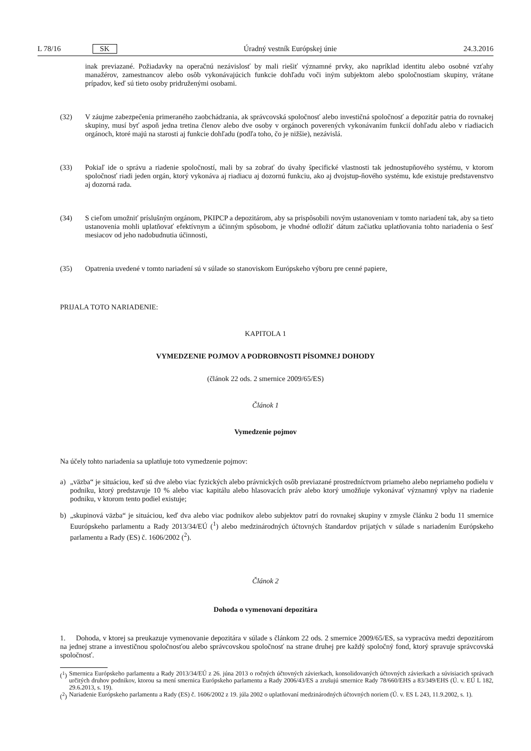L 78/16 SK Úradný vestník Európskej únie 24.3.2016
inak previazané. Požiadavky na operačnú nezávislosť by mali riešiť významné prvky, ako napríklad identitu alebo osobné vzťahy manažérov, zamestnancov alebo osôb vykonávajúcich funkcie dohľadu voči iným subjektom alebo spoločnostiam skupiny, vrátane prípadov, keď sú tieto osoby pridruženými osobami.
(32) V záujme zabezpečenia primeraného zaobchádzania, ak správcovská spoločnosť alebo investičná spoločnosť a depozitár patria do rovnakej skupiny, musí byť aspoň jedna tretina členov alebo dve osoby v orgánoch poverených vykonávaním funkcií dohľadu alebo v riadiacich orgánoch, ktoré majú na starosti aj funkcie dohľadu (podľa toho, čo je nižšie), nezávislá.
(33) Pokiaľ ide o správu a riadenie spoločností, mali by sa zobrať do úvahy špecifické vlastnosti tak jednostupňového systému, v ktorom spoločnosť riadi jeden orgán, ktorý vykonáva aj riadiacu aj dozornú funkciu, ako aj dvojstup-ňového systému, kde existuje predstavenstvo aj dozorná rada.
(34) S cieľom umožniť príslušným orgánom, PKIPCP a depozitárom, aby sa prispôsobili novým ustanoveniam v tomto nariadení tak, aby sa tieto ustanovenia mohli uplatňovať efektívnym a účinným spôsobom, je vhodné odložiť dátum začiatku uplatňovania tohto nariadenia o šesť mesiacov od jeho nadobudnutia účinnosti,
(35) Opatrenia uvedené v tomto nariadení sú v súlade so stanoviskom Európskeho výboru pre cenné papiere,
PRIJALA TOTO NARIADENIE:
KAPITOLA 1
VYMEDZENIE POJMOV A PODROBNOSTI PÍSOMNEJ DOHODY
(článok 22 ods. 2 smernice 2009/65/ES)
Článok 1
Vymedzenie pojmov
Na účely tohto nariadenia sa uplatňuje toto vymedzenie pojmov:
a) „väzba“ je situáciou, keď sú dve alebo viac fyzických alebo právnických osôb previazané prostredníctvom priameho alebo nepriameho podielu v podniku, ktorý predstavuje 10 % alebo viac kapitálu alebo hlasovacích práv alebo ktorý umožňuje vykonávať významný vplyv na riadenie podniku, v ktorom tento podiel existuje;
b) „skupinová väzba“ je situáciou, keď dva alebo viac podnikov alebo subjektov patrí do rovnakej skupiny v zmysle článku 2 bodu 11 smernice Euurópskeho parlamentu a Rady 2013/34/EÚ (<sup>1</sup>) alebo medzinárodných účtovných štandardov prijatých v súlade s nariadením Európskeho parlamentu a Rady (ES) č. 1606/2002 (<sup>2</sup>).
Článok 2
Dohoda o vymenovaní depozitára
1. Dohoda, v ktorej sa preukazuje vymenovanie depozitára v súlade s článkom 22 ods. 2 smernice 2009/65/ES, sa vypracúva medzi depozitárom na jednej strane a investičnou spoločnosťou alebo správcovskou spoločnosť na strane druhej pre každý spoločný fond, ktorý spravuje správcovská spoločnosť.
(<sup>1</sup>)
Smernica Európskeho parlamentu a Rady 2013/34/EÚ z 26. júna 2013 o ročných účtovných závierkach, konsolidovaných účtovných závierkach a súvisiacich správach určitých druhov podnikov, ktorou sa mení smernica Európskeho parlamentu a Rady 2006/43/ES a zrušujú smernice Rady 78/660/EHS a 83/349/EHS (Ú. v. EÚ L 182, 29.6.2013, s. 19).
(<sup>2</sup>)
Nariadenie Európskeho parlamentu a Rady (ES) č. 1606/2002 z 19. júla 2002 o uplatňovaní medzinárodných účtovných noriem (Ú. v. ES L 243, 11.9.2002, s. 1).